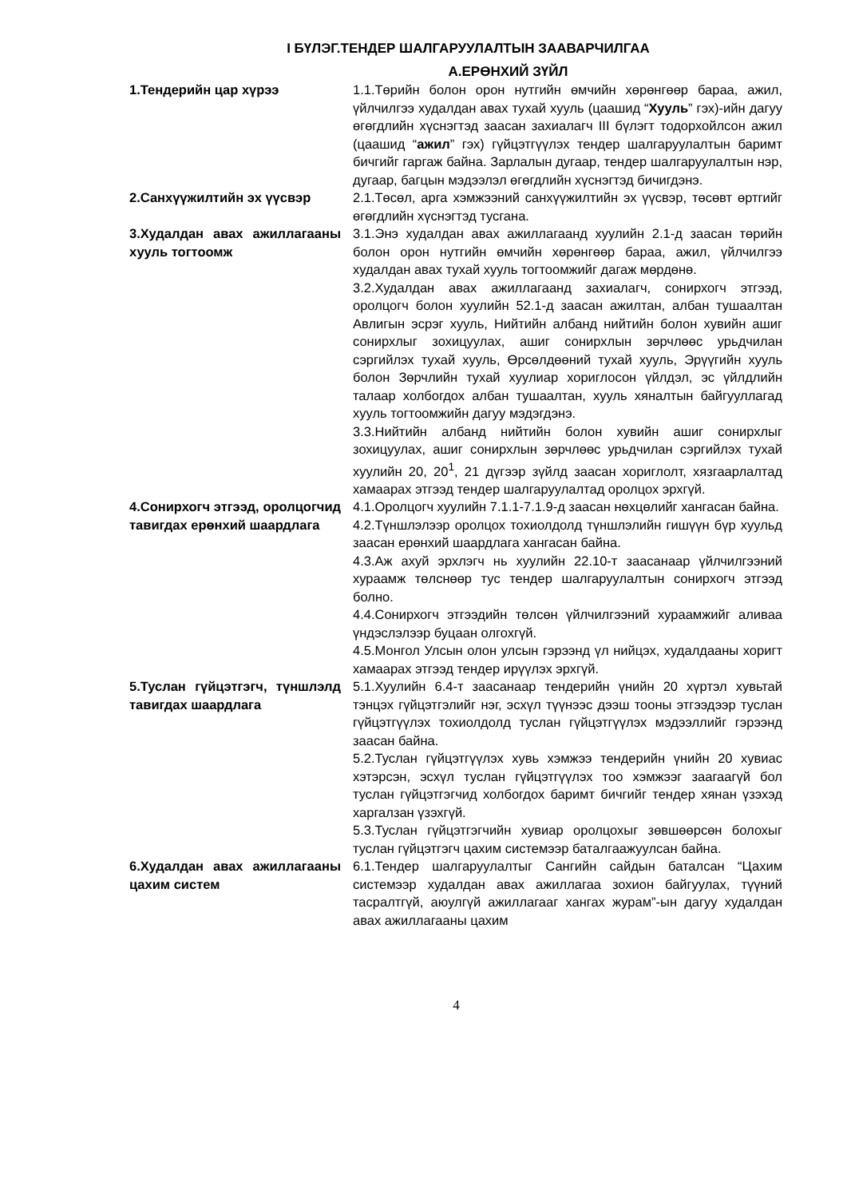I БҮЛЭГ.ТЕНДЕР ШАЛГАРУУЛАЛТЫН ЗААВАРЧИЛГАА
А.ЕРӨНХИЙ ЗҮЙЛ
| 1.Тендерийн цар хүрээ | 1.1.Төрийн болон орон нутгийн өмчийн хөрөнгөөр бараа, ажил, үйлчилгээ худалдан авах тухай хууль (цаашид “ Хууль ” гэх)-ийн дагуу өгөгдлийн хүснэгтэд заасан захиалагч III бүлэгт тодорхойлсон ажил (цаашид “ ажил ” гэх) гүйцэтгүүлэх тендер шалгаруулалтын баримт бичгийг гаргаж байна. Зарлалын дугаар, тендер шалгаруулалтын нэр, дугаар, багцын мэдээлэл өгөгдлийн хүснэгтэд бичигдэнэ. |
| 2.Санхүүжилтийн эх үүсвэр | 2.1.Төсөл, арга хэмжээний санхүүжилтийн эх үүсвэр, төсөвт өртгийг өгөгдлийн хүснэгтэд тусгана. |
| 3.Худалдан авах ажиллагааны хууль тогтоомж | 3.1.Энэ худалдан авах ажиллагаанд хуулийн 2.1-д заасан төрийн болон орон нутгийн өмчийн хөрөнгөөр бараа, ажил, үйлчилгээ худалдан авах тухай хууль тогтоомжийг дагаж мөрдөнө. 3.2.Худалдан авах ажиллагаанд захиалагч, сонирхогч этгээд, оролцогч болон хуулийн 52.1-д заасан ажилтан, албан тушаалтан Авлигын эсрэг хууль, Нийтийн албанд нийтийн болон хувийн ашиг сонирхлыг зохицуулах, ашиг сонирхлын зөрчлөөс урьдчилан сэргийлэх тухай хууль, Өрсөлдөөний тухай хууль, Эрүүгийн хууль болон Зөрчлийн тухай хуулиар хориглосон үйлдэл, эс үйлдлийн талаар холбогдох албан тушаалтан, хууль хяналтын байгууллагад хууль тогтоомжийн дагуу мэдэгдэнэ. 3.3.Нийтийн албанд нийтийн болон хувийн ашиг сонирхлыг зохицуулах, ашиг сонирхлын зөрчлөөс урьдчилан сэргийлэх тухай хуулийн 20, 20<sup>1</sup>, 21 дүгээр зүйлд заасан хориглолт, хязгаарлалтад хамаарах этгээд тендер шалгаруулалтад оролцох эрхгүй. |
| 4.Сонирхогч этгээд, оролцогчид тавигдах ерөнхий шаардлага | 4.1.Оролцогч хуулийн 7.1.1-7.1.9-д заасан нөхцөлийг хангасан байна. 4.2.Түншлэлээр оролцох тохиолдолд түншлэлийн гишүүн бүр хуульд заасан ерөнхий шаардлага хангасан байна. 4.3.Аж ахуй эрхлэгч нь хуулийн 22.10-т заасанаар үйлчилгээний хураамж төлснөөр тус тендер шалгаруулалтын сонирхогч этгээд болно. 4.4.Сонирхогч этгээдийн төлсөн үйлчилгээний хураамжийг аливаа үндэслэлээр буцаан олгохгүй. 4.5.Монгол Улсын олон улсын гэрээнд үл нийцэх, худалдааны хоригт хамаарах этгээд тендер ирүүлэх эрхгүй. |
| 5.Туслан гүйцэтгэгч, түншлэлд тавигдах шаардлага | 5.1.Хуулийн 6.4-т заасанаар тендерийн үнийн 20 хүртэл хувьтай тэнцэх гүйцэтгэлийг нэг, эсхүл түүнээс дээш тооны этгээдээр туслан гүйцэтгүүлэх тохиолдолд туслан гүйцэтгүүлэх мэдээллийг гэрээнд заасан байна. 5.2.Туслан гүйцэтгүүлэх хувь хэмжээ тендерийн үнийн 20 хувиас хэтэрсэн, эсхүл туслан гүйцэтгүүлэх тоо хэмжээг заагаагүй бол туслан гүйцэтгэгчид холбогдох баримт бичгийг тендер хянан үзэхэд харгалзан үзэхгүй. 5.3.Туслан гүйцэтгэгчийн хувиар оролцохыг зөвшөөрсөн болохыг туслан гүйцэтгэгч цахим системээр баталгаажуулсан байна. |
| 6.Худалдан авах ажиллагааны цахим систем | 6.1.Тендер шалгаруулалтыг Сангийн сайдын баталсан “Цахим системээр худалдан авах ажиллагаа зохион байгуулах, түүний тасралтгүй, аюулгүй ажиллагааг хангах журам”-ын дагуу худалдан авах ажиллагааны цахим |
4